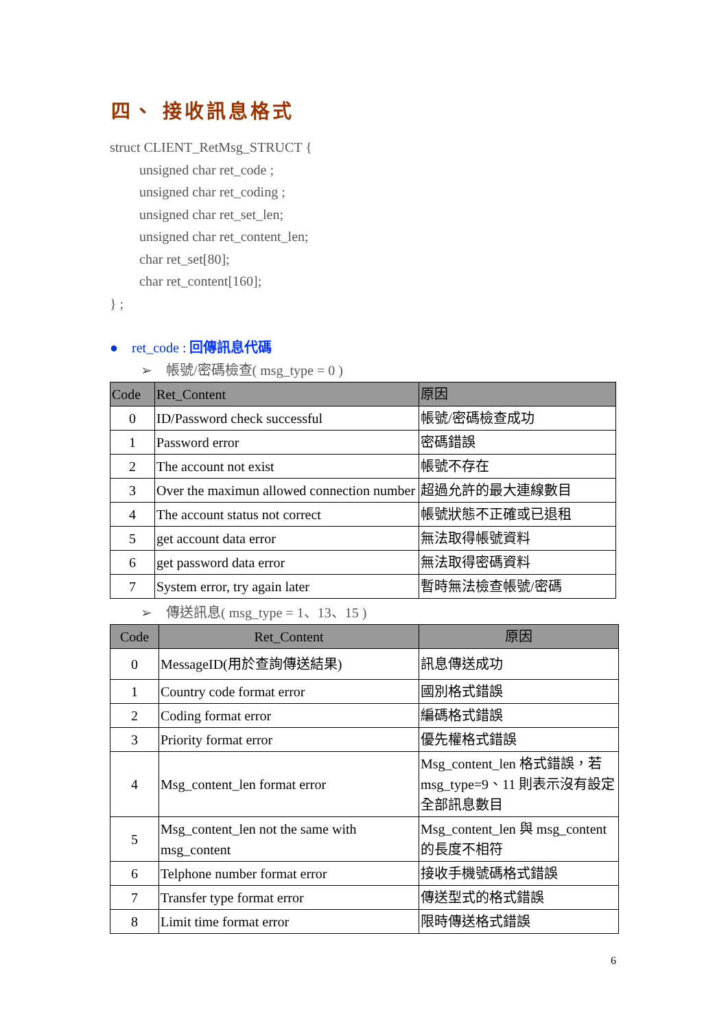四、 接收訊息格式
struct CLIENT_RetMsg_STRUCT {
unsigned char ret_code ;
unsigned char ret_coding ;
unsigned char ret_set_len;
unsigned char ret_content_len;
char ret_set[80];
char ret_content[160];
} ;
● ret_code : 回傳訊息代碼
➢ 帳號/密碼檢查( msg_type = 0 )
| Code | Ret_Content | 原因 |
| --- | --- | --- |
| 0 | ID/Password check successful | 帳號/密碼檢查成功 |
| 1 | Password error | 密碼錯誤 |
| 2 | The account not exist | 帳號不存在 |
| 3 | Over the maximun allowed connection number | 超過允許的最大連線數目 |
| 4 | The account status not correct | 帳號狀態不正確或已退租 |
| 5 | get account data error | 無法取得帳號資料 |
| 6 | get password data error | 無法取得密碼資料 |
| 7 | System error, try again later | 暫時無法檢查帳號/密碼 |
➢ 傳送訊息( msg_type = 1、13、15 )
| Code | Ret_Content | 原因 |
| --- | --- | --- |
| 0 | MessageID(用於查詢傳送結果) | 訊息傳送成功 |
| 1 | Country code format error | 國別格式錯誤 |
| 2 | Coding format error | 編碼格式錯誤 |
| 3 | Priority format error | 優先權格式錯誤 |
| 4 | Msg_content_len format error | Msg_content_len 格式錯誤，若 msg_type=9、11 則表示沒有設定全部訊息數目 |
| 5 | Msg_content_len not the same with msg_content | Msg_content_len 與 msg_content 的長度不相符 |
| 6 | Telphone number format error | 接收手機號碼格式錯誤 |
| 7 | Transfer type format error | 傳送型式的格式錯誤 |
| 8 | Limit time format error | 限時傳送格式錯誤 |
6